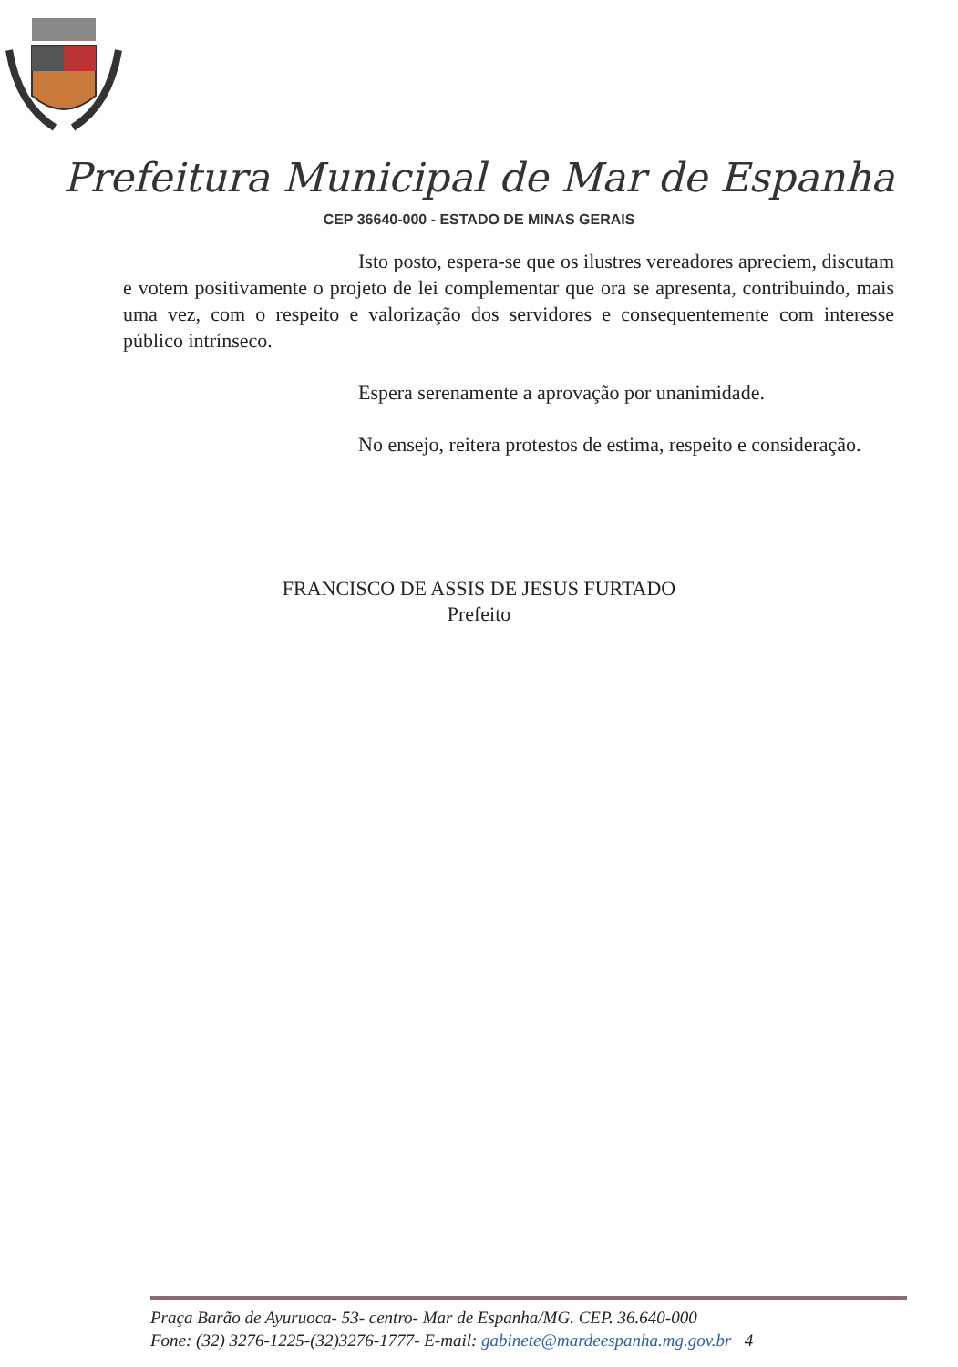Prefeitura Municipal de Mar de Espanha
CEP 36640-000 - ESTADO DE MINAS GERAIS
Isto posto, espera-se que os ilustres vereadores apreciem, discutam e votem positivamente o projeto de lei complementar que ora se apresenta, contribuindo, mais uma vez, com o respeito e valorização dos servidores e consequentemente com interesse público intrínseco.
Espera serenamente a aprovação por unanimidade.
No ensejo, reitera protestos de estima, respeito e consideração.
FRANCISCO DE ASSIS DE JESUS FURTADO
Prefeito
Praça Barão de Ayuruoca- 53- centro- Mar de Espanha/MG. CEP. 36.640-000
Fone: (32) 3276-1225-(32)3276-1777- E-mail: gabinete@mardeespanha.mg.gov.br 4